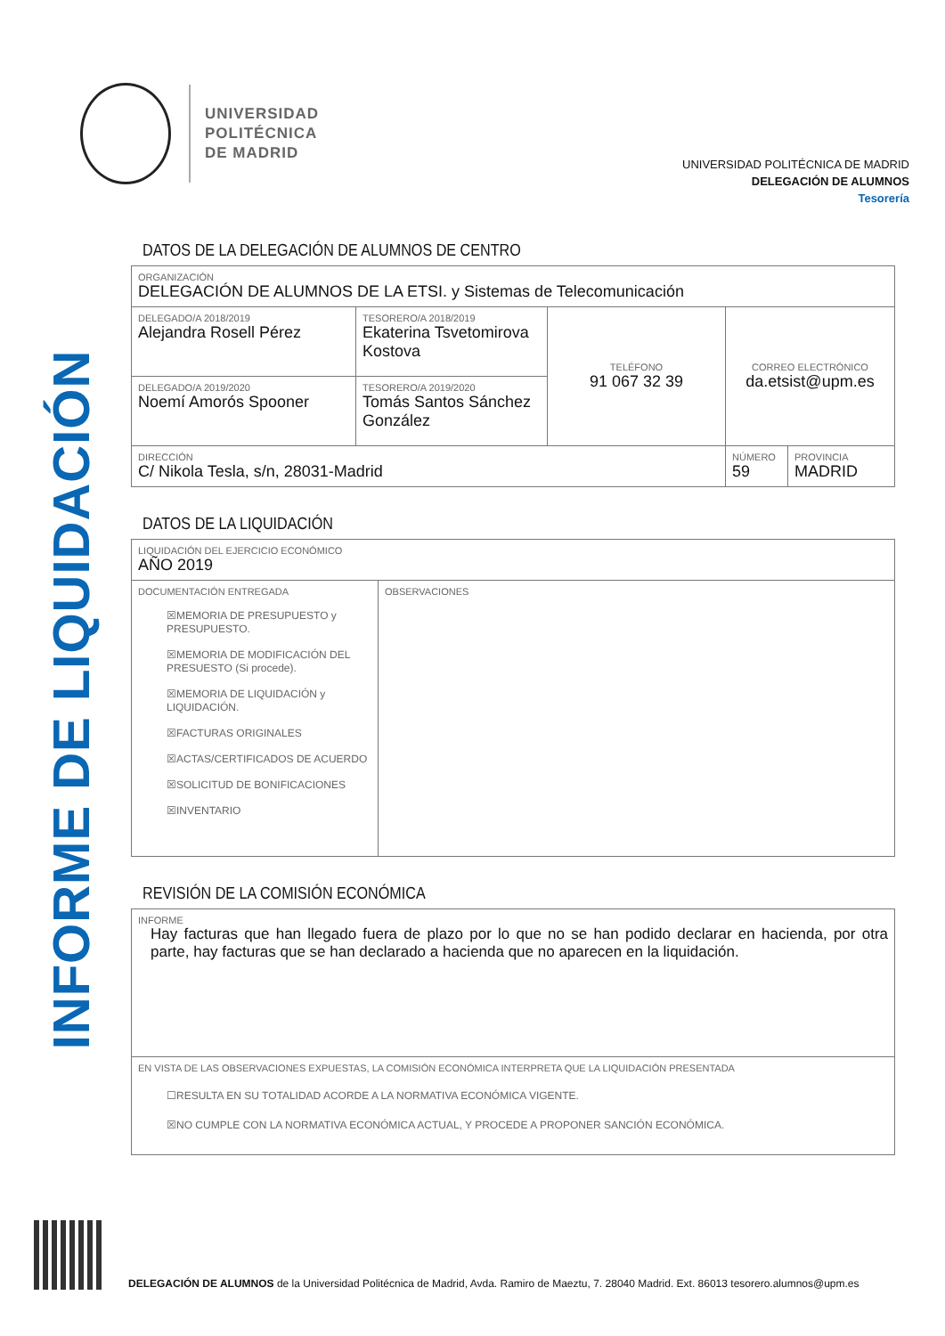INFORME DE LIQUIDACIÓN
UNIVERSIDAD
POLITÉCNICA
DE MADRID
UNIVERSIDAD POLITÉCNICA DE MADRID
DELEGACIÓN DE ALUMNOS
Tesorería
DATOS DE LA DELEGACIÓN DE ALUMNOS DE CENTRO
| ORGANIZACIÓN DELEGACIÓN DE ALUMNOS DE LA ETSI. y Sistemas de Telecomunicación | | | | | |
| DELEGADO/A 2018/2019 Alejandra Rosell Pérez | TESORERO/A 2018/2019 Ekaterina Tsvetomirova Kostova | TELÉFONO 91 067 32 39 | CORREO ELECTRÓNICO da.etsist@upm.es | | |
| DELEGADO/A 2019/2020 Noemí Amorós Spooner | TESORERO/A 2019/2020 Tomás Santos Sánchez González | | | | |
| DIRECCIÓN C/ Nikola Tesla, s/n, 28031-Madrid | | | | NÚMERO 59 | PROVINCIA MADRID |
DATOS DE LA LIQUIDACIÓN
| LIQUIDACIÓN DEL EJERCICIO ECONÓMICO AÑO 2019 | |
| DOCUMENTACIÓN ENTREGADA ☒MEMORIA DE PRESUPUESTO y PRESUPUESTO. ☒MEMORIA DE MODIFICACIÓN DEL PRESUESTO (Si procede). ☒MEMORIA DE LIQUIDACIÓN y LIQUIDACIÓN. ☒FACTURAS ORIGINALES ☒ACTAS/CERTIFICADOS DE ACUERDO ☒SOLICITUD DE BONIFICACIONES ☒INVENTARIO | OBSERVACIONES |
REVISIÓN DE LA COMISIÓN ECONÓMICA
| INFORME Hay facturas que han llegado fuera de plazo por lo que no se han podido declarar en hacienda, por otra parte, hay facturas que se han declarado a hacienda que no aparecen en la liquidación. |
| EN VISTA DE LAS OBSERVACIONES EXPUESTAS, LA COMISIÓN ECONÓMICA INTERPRETA QUE LA LIQUIDACIÓN PRESENTADA ☐RESULTA EN SU TOTALIDAD ACORDE A LA NORMATIVA ECONÓMICA VIGENTE. ☒NO CUMPLE CON LA NORMATIVA ECONÓMICA ACTUAL, Y PROCEDE A PROPONER SANCIÓN ECONÓMICA. |
DELEGACIÓN DE ALUMNOS de la Universidad Politécnica de Madrid, Avda. Ramiro de Maeztu, 7. 28040 Madrid. Ext. 86013 tesorero.alumnos@upm.es